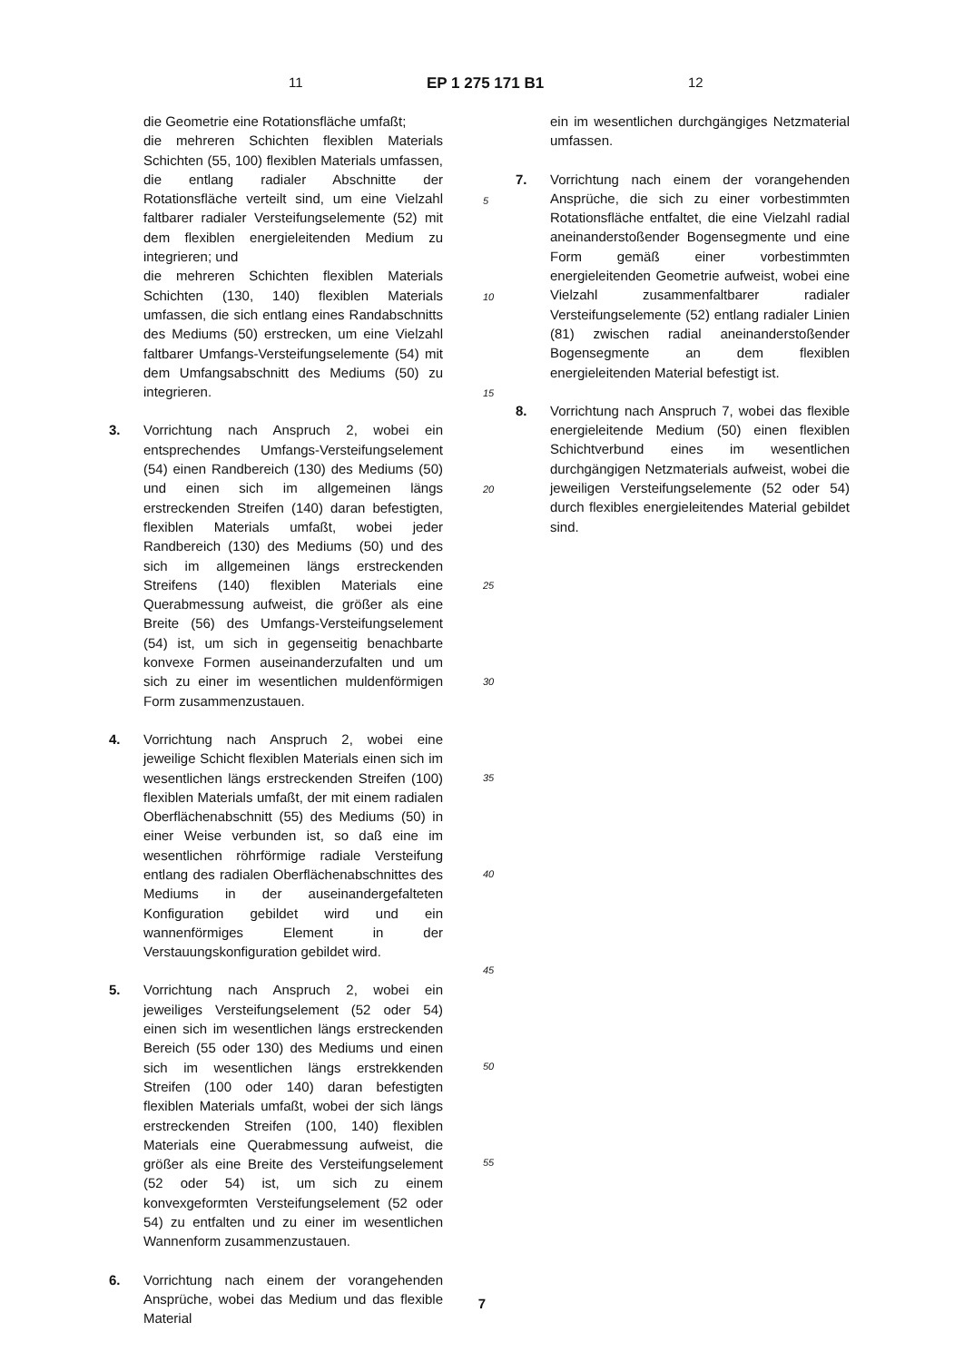11 EP 1 275 171 B1 12
die Geometrie eine Rotationsfläche umfaßt;
die mehreren Schichten flexiblen Materials Schichten (55, 100) flexiblen Materials umfassen, die entlang radialer Abschnitte der Rotationsfläche verteilt sind, um eine Vielzahl faltbarer radialer Versteifungselemente (52) mit dem flexiblen energieleitenden Medium zu integrieren; und
die mehreren Schichten flexiblen Materials Schichten (130, 140) flexiblen Materials umfassen, die sich entlang eines Randabschnitts des Mediums (50) erstrecken, um eine Vielzahl faltbarer Umfangs-Versteifungselemente (54) mit dem Umfangsabschnitt des Mediums (50) zu integrieren.
3. Vorrichtung nach Anspruch 2, wobei ein entsprechendes Umfangs-Versteifungselement (54) einen Randbereich (130) des Mediums (50) und einen sich im allgemeinen längs erstreckenden Streifen (140) daran befestigten, flexiblen Materials umfaßt, wobei jeder Randbereich (130) des Mediums (50) und des sich im allgemeinen längs erstreckenden Streifens (140) flexiblen Materials eine Querabmessung aufweist, die größer als eine Breite (56) des Umfangs-Versteifungselement (54) ist, um sich in gegenseitig benachbarte konvexe Formen auseinanderzufalten und um sich zu einer im wesentlichen muldenförmigen Form zusammenzustauen.
4. Vorrichtung nach Anspruch 2, wobei eine jeweilige Schicht flexiblen Materials einen sich im wesentlichen längs erstreckenden Streifen (100) flexiblen Materials umfaßt, der mit einem radialen Oberflächenabschnitt (55) des Mediums (50) in einer Weise verbunden ist, so daß eine im wesentlichen röhrförmige radiale Versteifung entlang des radialen Oberflächenabschnittes des Mediums in der auseinandergefalteten Konfiguration gebildet wird und ein wannenförmiges Element in der Verstauungskonfiguration gebildet wird.
5. Vorrichtung nach Anspruch 2, wobei ein jeweiliges Versteifungselement (52 oder 54) einen sich im wesentlichen längs erstreckenden Bereich (55 oder 130) des Mediums und einen sich im wesentlichen längs erstrekkenden Streifen (100 oder 140) daran befestigten flexiblen Materials umfaßt, wobei der sich längs erstreckenden Streifen (100, 140) flexiblen Materials eine Querabmessung aufweist, die größer als eine Breite des Versteifungselement (52 oder 54) ist, um sich zu einem konvexgeformten Versteifungselement (52 oder 54) zu entfalten und zu einer im wesentlichen Wannenform zusammenzustauen.
6. Vorrichtung nach einem der vorangehenden Ansprüche, wobei das Medium und das flexible Material
5
10
15
20
25
30
35
40
45
50
55
ein im wesentlichen durchgängiges Netzmaterial umfassen.
7. Vorrichtung nach einem der vorangehenden Ansprüche, die sich zu einer vorbestimmten Rotationsfläche entfaltet, die eine Vielzahl radial aneinanderstoßender Bogensegmente und eine Form gemäß einer vorbestimmten energieleitenden Geometrie aufweist, wobei eine Vielzahl zusammenfaltbarer radialer Versteifungselemente (52) entlang radialer Linien (81) zwischen radial aneinanderstoßender Bogensegmente an dem flexiblen energieleitenden Material befestigt ist.
8. Vorrichtung nach Anspruch 7, wobei das flexible energieleitende Medium (50) einen flexiblen Schichtverbund eines im wesentlichen durchgängigen Netzmaterials aufweist, wobei die jeweiligen Versteifungselemente (52 oder 54) durch flexibles energieleitendes Material gebildet sind.
7